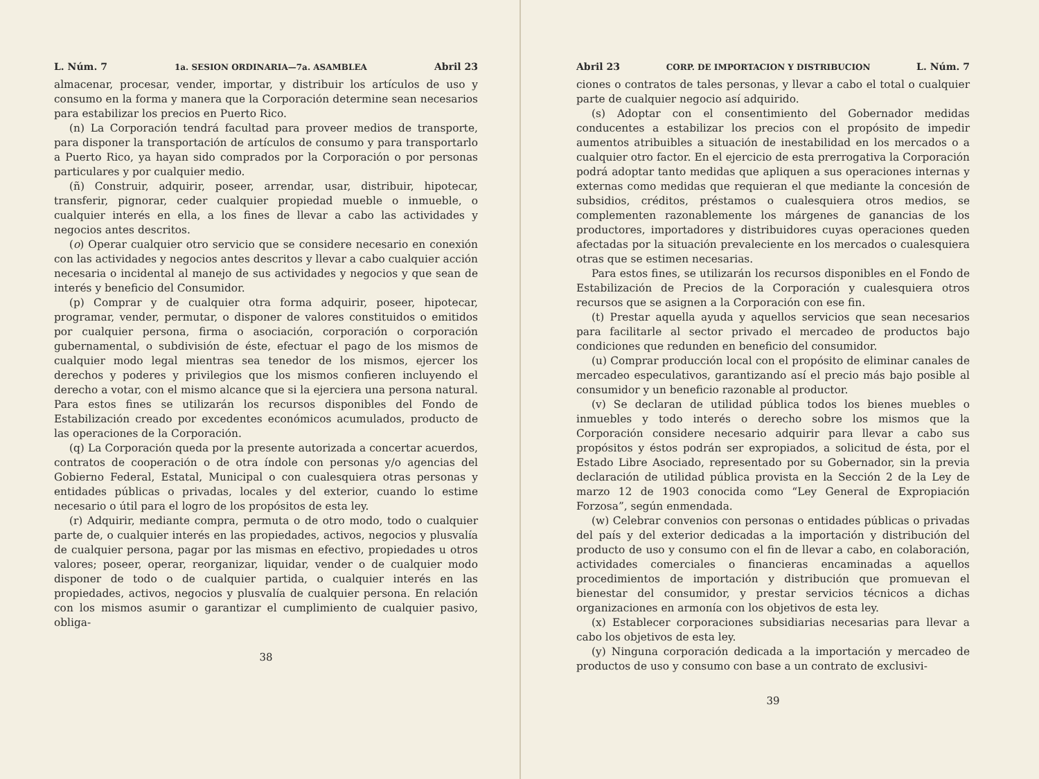L. Núm. 7 1a. SESION ORDINARIA—7a. ASAMBLEA Abril 23
almacenar, procesar, vender, importar, y distribuir los artículos de uso y consumo en la forma y manera que la Corporación determine sean necesarios para estabilizar los precios en Puerto Rico.
(n) La Corporación tendrá facultad para proveer medios de transporte, para disponer la transportación de artículos de consumo y para transportarlo a Puerto Rico, ya hayan sido comprados por la Corporación o por personas particulares y por cualquier medio.
(ñ) Construir, adquirir, poseer, arrendar, usar, distribuir, hipotecar, transferir, pignorar, ceder cualquier propiedad mueble o inmueble, o cualquier interés en ella, a los fines de llevar a cabo las actividades y negocios antes descritos.
(o) Operar cualquier otro servicio que se considere necesario en conexión con las actividades y negocios antes descritos y llevar a cabo cualquier acción necesaria o incidental al manejo de sus actividades y negocios y que sean de interés y beneficio del Consumidor.
(p) Comprar y de cualquier otra forma adquirir, poseer, hipotecar, programar, vender, permutar, o disponer de valores constituidos o emitidos por cualquier persona, firma o asociación, corporación o corporación gubernamental, o subdivisión de éste, efectuar el pago de los mismos de cualquier modo legal mientras sea tenedor de los mismos, ejercer los derechos y poderes y privilegios que los mismos confieren incluyendo el derecho a votar, con el mismo alcance que si la ejerciera una persona natural. Para estos fines se utilizarán los recursos disponibles del Fondo de Estabilización creado por excedentes económicos acumulados, producto de las operaciones de la Corporación.
(q) La Corporación queda por la presente autorizada a concertar acuerdos, contratos de cooperación o de otra índole con personas y/o agencias del Gobierno Federal, Estatal, Municipal o con cualesquiera otras personas y entidades públicas o privadas, locales y del exterior, cuando lo estime necesario o útil para el logro de los propósitos de esta ley.
(r) Adquirir, mediante compra, permuta o de otro modo, todo o cualquier parte de, o cualquier interés en las propiedades, activos, negocios y plusvalía de cualquier persona, pagar por las mismas en efectivo, propiedades u otros valores; poseer, operar, reorganizar, liquidar, vender o de cualquier modo disponer de todo o de cualquier partida, o cualquier interés en las propiedades, activos, negocios y plusvalía de cualquier persona. En relación con los mismos asumir o garantizar el cumplimiento de cualquier pasivo, obliga-
38
Abril 23 CORP. DE IMPORTACION Y DISTRIBUCION L. Núm. 7
ciones o contratos de tales personas, y llevar a cabo el total o cualquier parte de cualquier negocio así adquirido.
(s) Adoptar con el consentimiento del Gobernador medidas conducentes a estabilizar los precios con el propósito de impedir aumentos atribuibles a situación de inestabilidad en los mercados o a cualquier otro factor. En el ejercicio de esta prerrogativa la Corporación podrá adoptar tanto medidas que apliquen a sus operaciones internas y externas como medidas que requieran el que mediante la concesión de subsidios, créditos, préstamos o cualesquiera otros medios, se complementen razonablemente los márgenes de ganancias de los productores, importadores y distribuidores cuyas operaciones queden afectadas por la situación prevaleciente en los mercados o cualesquiera otras que se estimen necesarias.
Para estos fines, se utilizarán los recursos disponibles en el Fondo de Estabilización de Precios de la Corporación y cualesquiera otros recursos que se asignen a la Corporación con ese fin.
(t) Prestar aquella ayuda y aquellos servicios que sean necesarios para facilitarle al sector privado el mercadeo de productos bajo condiciones que redunden en beneficio del consumidor.
(u) Comprar producción local con el propósito de eliminar canales de mercadeo especulativos, garantizando así el precio más bajo posible al consumidor y un beneficio razonable al productor.
(v) Se declaran de utilidad pública todos los bienes muebles o inmuebles y todo interés o derecho sobre los mismos que la Corporación considere necesario adquirir para llevar a cabo sus propósitos y éstos podrán ser expropiados, a solicitud de ésta, por el Estado Libre Asociado, representado por su Gobernador, sin la previa declaración de utilidad pública provista en la Sección 2 de la Ley de marzo 12 de 1903 conocida como “Ley General de Expropiación Forzosa”, según enmendada.
(w) Celebrar convenios con personas o entidades públicas o privadas del país y del exterior dedicadas a la importación y distribución del producto de uso y consumo con el fin de llevar a cabo, en colaboración, actividades comerciales o financieras encaminadas a aquellos procedimientos de importación y distribución que promuevan el bienestar del consumidor, y prestar servicios técnicos a dichas organizaciones en armonía con los objetivos de esta ley.
(x) Establecer corporaciones subsidiarias necesarias para llevar a cabo los objetivos de esta ley.
(y) Ninguna corporación dedicada a la importación y mercadeo de productos de uso y consumo con base a un contrato de exclusivi-
39